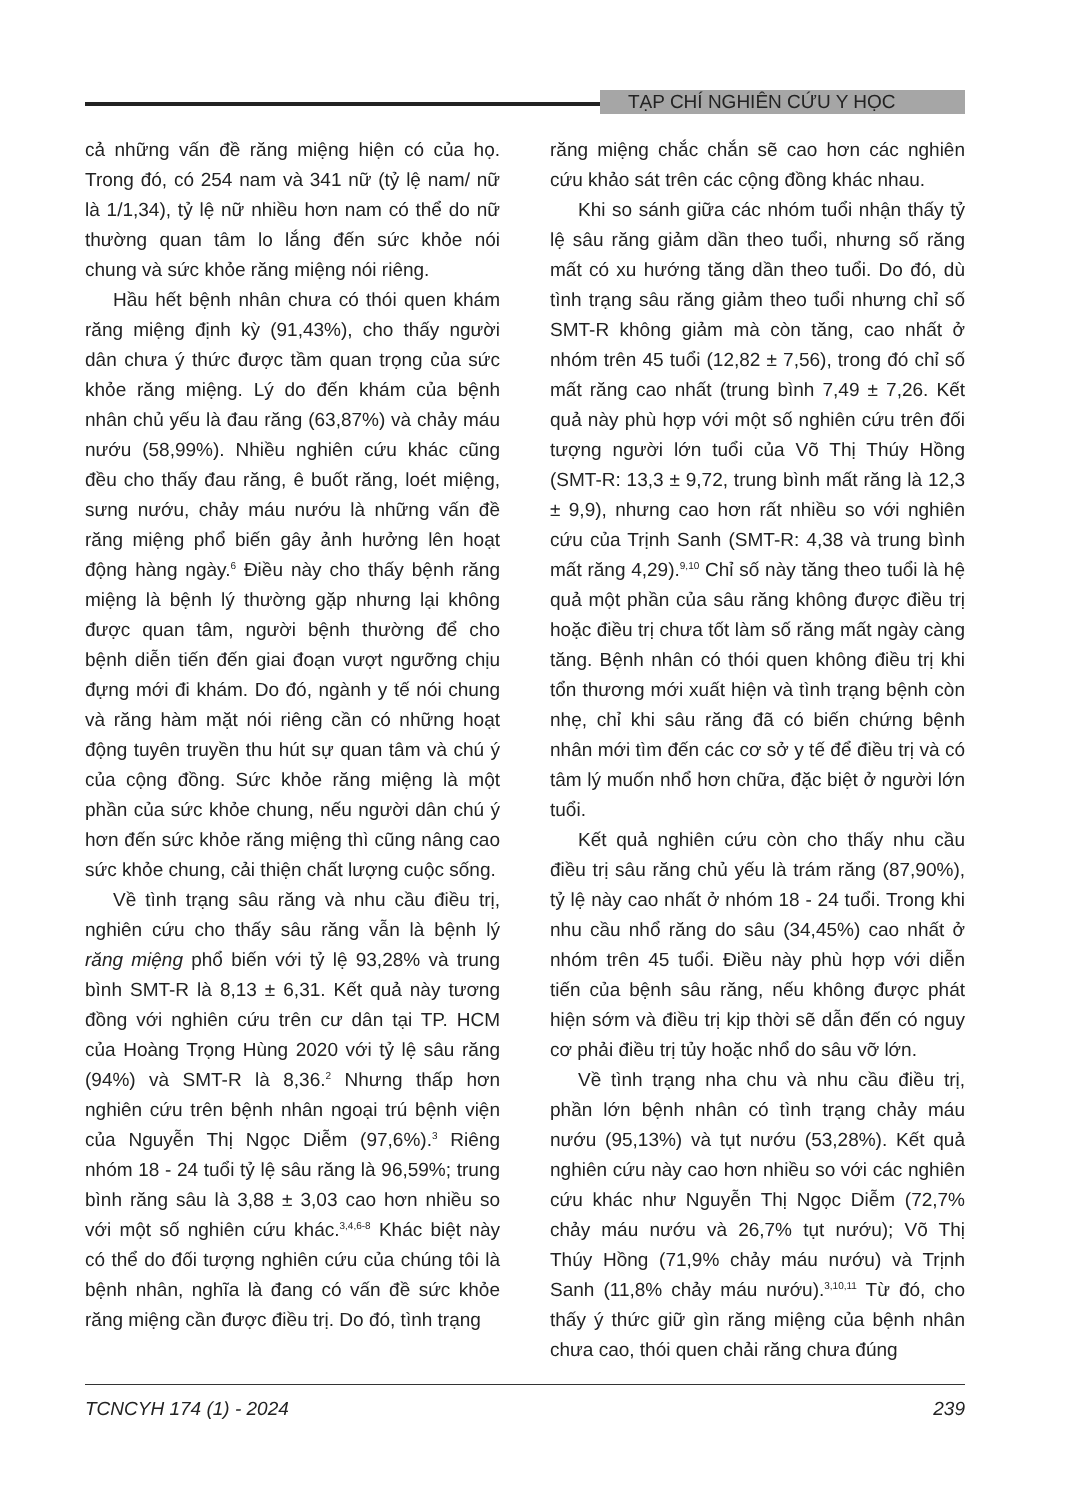TẠP CHÍ NGHIÊN CỨU Y HỌC
cả những vấn đề răng miệng hiện có của họ. Trong đó, có 254 nam và 341 nữ (tỷ lệ nam/ nữ là 1/1,34), tỷ lệ nữ nhiều hơn nam có thể do nữ thường quan tâm lo lắng đến sức khỏe nói chung và sức khỏe răng miệng nói riêng.
Hầu hết bệnh nhân chưa có thói quen khám răng miệng định kỳ (91,43%), cho thấy người dân chưa ý thức được tầm quan trọng của sức khỏe răng miệng. Lý do đến khám của bệnh nhân chủ yếu là đau răng (63,87%) và chảy máu nướu (58,99%). Nhiều nghiên cứu khác cũng đều cho thấy đau răng, ê buốt răng, loét miệng, sưng nướu, chảy máu nướu là những vấn đề răng miệng phổ biến gây ảnh hưởng lên hoạt động hàng ngày.<sup>6</sup> Điều này cho thấy bệnh răng miệng là bệnh lý thường gặp nhưng lại không được quan tâm, người bệnh thường để cho bệnh diễn tiến đến giai đoạn vượt ngưỡng chịu đựng mới đi khám. Do đó, ngành y tế nói chung và răng hàm mặt nói riêng cần có những hoạt động tuyên truyền thu hút sự quan tâm và chú ý của cộng đồng. Sức khỏe răng miệng là một phần của sức khỏe chung, nếu người dân chú ý hơn đến sức khỏe răng miệng thì cũng nâng cao sức khỏe chung, cải thiện chất lượng cuộc sống.
Về tình trạng sâu răng và nhu cầu điều trị, nghiên cứu cho thấy sâu răng vẫn là bệnh lý răng miệng phổ biến với tỷ lệ 93,28% và trung bình SMT-R là 8,13 ± 6,31. Kết quả này tương đồng với nghiên cứu trên cư dân tại TP. HCM của Hoàng Trọng Hùng 2020 với tỷ lệ sâu răng (94%) và SMT-R là 8,36.<sup>2</sup> Nhưng thấp hơn nghiên cứu trên bệnh nhân ngoại trú bệnh viện của Nguyễn Thị Ngọc Diễm (97,6%).<sup>3</sup> Riêng nhóm 18 - 24 tuổi tỷ lệ sâu răng là 96,59%; trung bình răng sâu là 3,88 ± 3,03 cao hơn nhiều so với một số nghiên cứu khác.<sup>3,4,6-8</sup> Khác biệt này có thể do đối tượng nghiên cứu của chúng tôi là bệnh nhân, nghĩa là đang có vấn đề sức khỏe răng miệng cần được điều trị. Do đó, tình trạng
răng miệng chắc chắn sẽ cao hơn các nghiên cứu khảo sát trên các cộng đồng khác nhau.
Khi so sánh giữa các nhóm tuổi nhận thấy tỷ lệ sâu răng giảm dần theo tuổi, nhưng số răng mất có xu hướng tăng dần theo tuổi. Do đó, dù tình trạng sâu răng giảm theo tuổi nhưng chỉ số SMT-R không giảm mà còn tăng, cao nhất ở nhóm trên 45 tuổi (12,82 ± 7,56), trong đó chỉ số mất răng cao nhất (trung bình 7,49 ± 7,26. Kết quả này phù hợp với một số nghiên cứu trên đối tượng người lớn tuổi của Võ Thị Thúy Hồng (SMT-R: 13,3 ± 9,72, trung bình mất răng là 12,3 ± 9,9), nhưng cao hơn rất nhiều so với nghiên cứu của Trịnh Sanh (SMT-R: 4,38 và trung bình mất răng 4,29).<sup>9,10</sup> Chỉ số này tăng theo tuổi là hệ quả một phần của sâu răng không được điều trị hoặc điều trị chưa tốt làm số răng mất ngày càng tăng. Bệnh nhân có thói quen không điều trị khi tổn thương mới xuất hiện và tình trạng bệnh còn nhẹ, chỉ khi sâu răng đã có biến chứng bệnh nhân mới tìm đến các cơ sở y tế để điều trị và có tâm lý muốn nhổ hơn chữa, đặc biệt ở người lớn tuổi.
Kết quả nghiên cứu còn cho thấy nhu cầu điều trị sâu răng chủ yếu là trám răng (87,90%), tỷ lệ này cao nhất ở nhóm 18 - 24 tuổi. Trong khi nhu cầu nhổ răng do sâu (34,45%) cao nhất ở nhóm trên 45 tuổi. Điều này phù hợp với diễn tiến của bệnh sâu răng, nếu không được phát hiện sớm và điều trị kịp thời sẽ dẫn đến có nguy cơ phải điều trị tủy hoặc nhổ do sâu vỡ lớn.
Về tình trạng nha chu và nhu cầu điều trị, phần lớn bệnh nhân có tình trạng chảy máu nướu (95,13%) và tụt nướu (53,28%). Kết quả nghiên cứu này cao hơn nhiều so với các nghiên cứu khác như Nguyễn Thị Ngọc Diễm (72,7% chảy máu nướu và 26,7% tụt nướu); Võ Thị Thúy Hồng (71,9% chảy máu nướu) và Trịnh Sanh (11,8% chảy máu nướu).<sup>3,10,11</sup> Từ đó, cho thấy ý thức giữ gìn răng miệng của bệnh nhân chưa cao, thói quen chải răng chưa đúng
TCNCYH 174 (1) - 2024 239